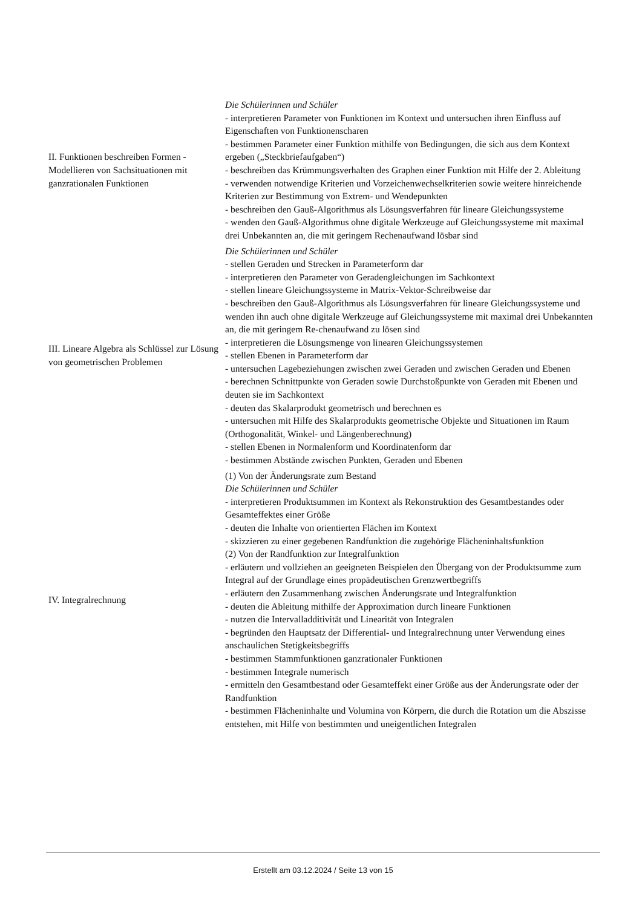| II. Funktionen beschreiben Formen - Modellieren von Sachsituationen mit ganzrationalen Funktionen | Die Schülerinnen und Schüler - interpretieren Parameter von Funktionen im Kontext und untersuchen ihren Einfluss auf Eigenschaften von Funktionenscharen - bestimmen Parameter einer Funktion mithilfe von Bedingungen, die sich aus dem Kontext ergeben („Steckbriefaufgaben“) - beschreiben das Krümmungsverhalten des Graphen einer Funktion mit Hilfe der 2. Ableitung - verwenden notwendige Kriterien und Vorzeichenwechselkriterien sowie weitere hinreichende Kriterien zur Bestimmung von Extrem- und Wendepunkten - beschreiben den Gauß-Algorithmus als Lösungsverfahren für lineare Gleichungssysteme - wenden den Gauß-Algorithmus ohne digitale Werkzeuge auf Gleichungssysteme mit maximal drei Unbekannten an, die mit geringem Rechenaufwand lösbar sind |
| III. Lineare Algebra als Schlüssel zur Lösung von geometrischen Problemen | Die Schülerinnen und Schüler - stellen Geraden und Strecken in Parameterform dar - interpretieren den Parameter von Geradengleichungen im Sachkontext - stellen lineare Gleichungssysteme in Matrix-Vektor-Schreibweise dar - beschreiben den Gauß-Algorithmus als Lösungsverfahren für lineare Gleichungssysteme und wenden ihn auch ohne digitale Werkzeuge auf Gleichungssysteme mit maximal drei Unbekannten an, die mit geringem Re-chenaufwand zu lösen sind - interpretieren die Lösungsmenge von linearen Gleichungssystemen - stellen Ebenen in Parameterform dar - untersuchen Lagebeziehungen zwischen zwei Geraden und zwischen Geraden und Ebenen - berechnen Schnittpunkte von Geraden sowie Durchstoßpunkte von Geraden mit Ebenen und deuten sie im Sachkontext - deuten das Skalarprodukt geometrisch und berechnen es - untersuchen mit Hilfe des Skalarprodukts geometrische Objekte und Situationen im Raum (Orthogonalität, Winkel- und Längenberechnung) - stellen Ebenen in Normalenform und Koordinatenform dar - bestimmen Abstände zwischen Punkten, Geraden und Ebenen |
| IV. Integralrechnung | (1) Von der Änderungsrate zum Bestand Die Schülerinnen und Schüler - interpretieren Produktsummen im Kontext als Rekonstruktion des Gesamtbestandes oder Gesamteffektes einer Größe - deuten die Inhalte von orientierten Flächen im Kontext - skizzieren zu einer gegebenen Randfunktion die zugehörige Flächeninhaltsfunktion (2) Von der Randfunktion zur Integralfunktion - erläutern und vollziehen an geeigneten Beispielen den Übergang von der Produktsumme zum Integral auf der Grundlage eines propädeutischen Grenzwertbegriffs - erläutern den Zusammenhang zwischen Änderungsrate und Integralfunktion - deuten die Ableitung mithilfe der Approximation durch lineare Funktionen - nutzen die Intervalladditivität und Linearität von Integralen - begründen den Hauptsatz der Differential- und Integralrechnung unter Verwendung eines anschaulichen Stetigkeitsbegriffs - bestimmen Stammfunktionen ganzrationaler Funktionen - bestimmen Integrale numerisch - ermitteln den Gesamtbestand oder Gesamteffekt einer Größe aus der Änderungsrate oder der Randfunktion - bestimmen Flächeninhalte und Volumina von Körpern, die durch die Rotation um die Abszisse entstehen, mit Hilfe von bestimmten und uneigentlichen Integralen |
Erstellt am 03.12.2024 / Seite 13 von 15